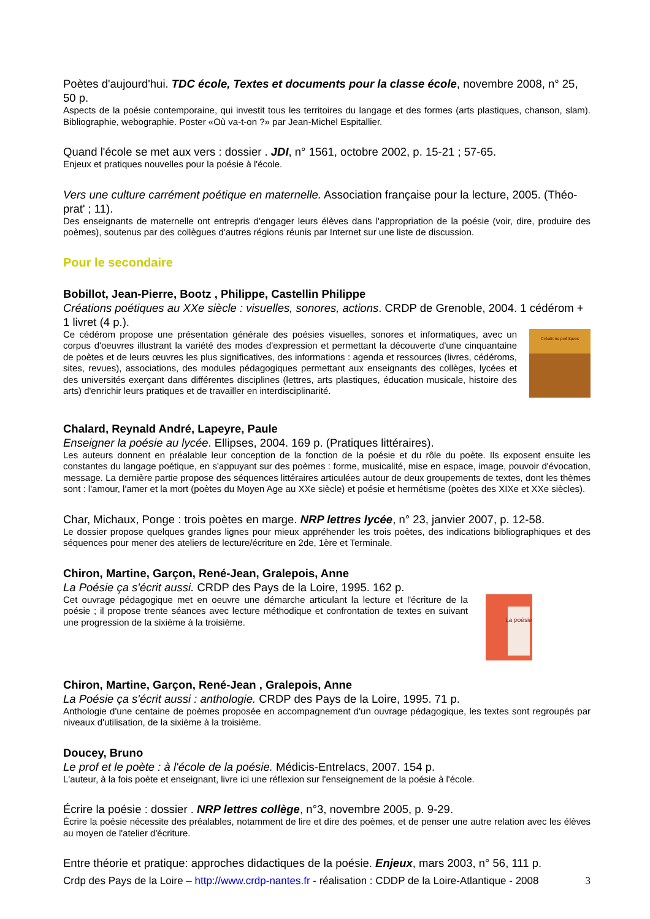Poètes d'aujourd'hui. TDC école, Textes et documents pour la classe école, novembre 2008, n° 25, 50 p.
Aspects de la poésie contemporaine, qui investit tous les territoires du langage et des formes (arts plastiques, chanson, slam). Bibliographie, webographie. Poster «Où va-t-on ?» par Jean-Michel Espitallier.
Quand l'école se met aux vers : dossier . JDI, n° 1561, octobre 2002, p. 15-21 ; 57-65.
Enjeux et pratiques nouvelles pour la poésie à l'école.
Vers une culture carrément poétique en maternelle. Association française pour la lecture, 2005. (Théo-prat' ; 11).
Des enseignants de maternelle ont entrepris d'engager leurs élèves dans l'appropriation de la poésie (voir, dire, produire des poèmes), soutenus par des collègues d'autres régions réunis par Internet sur une liste de discussion.
Pour le secondaire
Bobillot, Jean-Pierre, Bootz , Philippe, Castellin Philippe
Créations poétiques au XXe siècle : visuelles, sonores, actions. CRDP de Grenoble, 2004. 1 cédérom + 1 livret (4 p.).
Créations poétiques
Ce cédérom propose une présentation générale des poésies visuelles, sonores et informatiques, avec un corpus d'oeuvres illustrant la variété des modes d'expression et permettant la découverte d'une cinquantaine de poètes et de leurs œuvres les plus significatives, des informations : agenda et ressources (livres, cédéroms, sites, revues), associations, des modules pédagogiques permettant aux enseignants des collèges, lycées et des universités exerçant dans différentes disciplines (lettres, arts plastiques, éducation musicale, histoire des arts) d'enrichir leurs pratiques et de travailler en interdisciplinarité.
Chalard, Reynald André, Lapeyre, Paule
Enseigner la poésie au lycée. Ellipses, 2004. 169 p. (Pratiques littéraires).
Les auteurs donnent en préalable leur conception de la fonction de la poésie et du rôle du poète. Ils exposent ensuite les constantes du langage poétique, en s'appuyant sur des poèmes : forme, musicalité, mise en espace, image, pouvoir d'évocation, message. La dernière partie propose des séquences littéraires articulées autour de deux groupements de textes, dont les thèmes sont : l'amour, l'amer et la mort (poètes du Moyen Age au XXe siècle) et poésie et hermétisme (poètes des XIXe et XXe siècles).
Char, Michaux, Ponge : trois poètes en marge. NRP lettres lycée, n° 23, janvier 2007, p. 12-58.
Le dossier propose quelques grandes lignes pour mieux appréhender les trois poètes, des indications bibliographiques et des séquences pour mener des ateliers de lecture/écriture en 2de, 1ère et Terminale.
Chiron, Martine, Garçon, René-Jean, Gralepois, Anne
La Poésie ça s'écrit aussi. CRDP des Pays de la Loire, 1995. 162 p.
Cet ouvrage pédagogique met en oeuvre une démarche articulant la lecture et l'écriture de la poésie ; il propose trente séances avec lecture méthodique et confrontation de textes en suivant une progression de la sixième à la troisième.
La poésie
Chiron, Martine, Garçon, René-Jean , Gralepois, Anne
La Poésie ça s'écrit aussi : anthologie. CRDP des Pays de la Loire, 1995. 71 p.
Anthologie d'une centaine de poèmes proposée en accompagnement d'un ouvrage pédagogique, les textes sont regroupés par niveaux d'utilisation, de la sixième à la troisième.
Doucey, Bruno
Le prof et le poète : à l'école de la poésie. Médicis-Entrelacs, 2007. 154 p.
L'auteur, à la fois poète et enseignant, livre ici une réflexion sur l'enseignement de la poésie à l'école.
Écrire la poésie : dossier . NRP lettres collège, n°3, novembre 2005, p. 9-29.
Écrire la poésie nécessite des préalables, notamment de lire et dire des poèmes, et de penser une autre relation avec les élèves au moyen de l'atelier d'écriture.
Entre théorie et pratique: approches didactiques de la poésie. Enjeux, mars 2003, n° 56, 111 p.
Crdp des Pays de la Loire – http://www.crdp-nantes.fr - réalisation : CDDP de la Loire-Atlantique - 2008 3